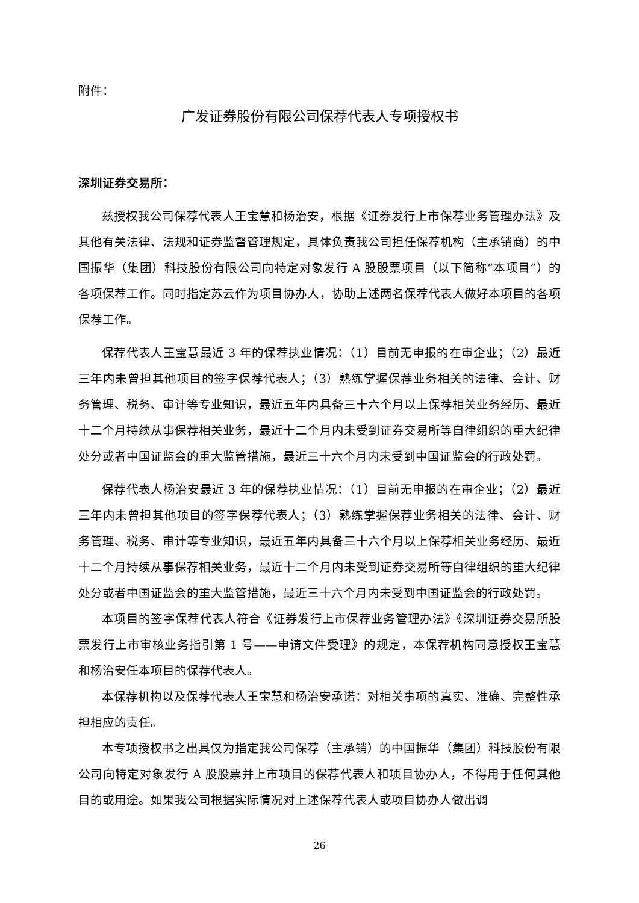附件：
广发证券股份有限公司保荐代表人专项授权书
深圳证券交易所：
兹授权我公司保荐代表人王宝慧和杨治安，根据《证券发行上市保荐业务管理办法》及其他有关法律、法规和证券监督管理规定，具体负责我公司担任保荐机构（主承销商）的中国振华（集团）科技股份有限公司向特定对象发行 A 股股票项目（以下简称“本项目”）的各项保荐工作。同时指定苏云作为项目协办人，协助上述两名保荐代表人做好本项目的各项保荐工作。
保荐代表人王宝慧最近 3 年的保荐执业情况：（1）目前无申报的在审企业；（2）最近三年内未曾担其他项目的签字保荐代表人；（3）熟练掌握保荐业务相关的法律、会计、财务管理、税务、审计等专业知识，最近五年内具备三十六个月以上保荐相关业务经历、最近十二个月持续从事保荐相关业务，最近十二个月内未受到证券交易所等自律组织的重大纪律处分或者中国证监会的重大监管措施，最近三十六个月内未受到中国证监会的行政处罚。
保荐代表人杨治安最近 3 年的保荐执业情况：（1）目前无申报的在审企业；（2）最近三年内未曾担其他项目的签字保荐代表人；（3）熟练掌握保荐业务相关的法律、会计、财务管理、税务、审计等专业知识，最近五年内具备三十六个月以上保荐相关业务经历、最近十二个月持续从事保荐相关业务，最近十二个月内未受到证券交易所等自律组织的重大纪律处分或者中国证监会的重大监管措施，最近三十六个月内未受到中国证监会的行政处罚。
本项目的签字保荐代表人符合《证券发行上市保荐业务管理办法》《深圳证券交易所股票发行上市审核业务指引第 1 号——申请文件受理》的规定，本保荐机构同意授权王宝慧和杨治安任本项目的保荐代表人。
本保荐机构以及保荐代表人王宝慧和杨治安承诺：对相关事项的真实、准确、完整性承担相应的责任。
本专项授权书之出具仅为指定我公司保荐（主承销）的中国振华（集团）科技股份有限公司向特定对象发行 A 股股票并上市项目的保荐代表人和项目协办人，不得用于任何其他目的或用途。如果我公司根据实际情况对上述保荐代表人或项目协办人做出调
26